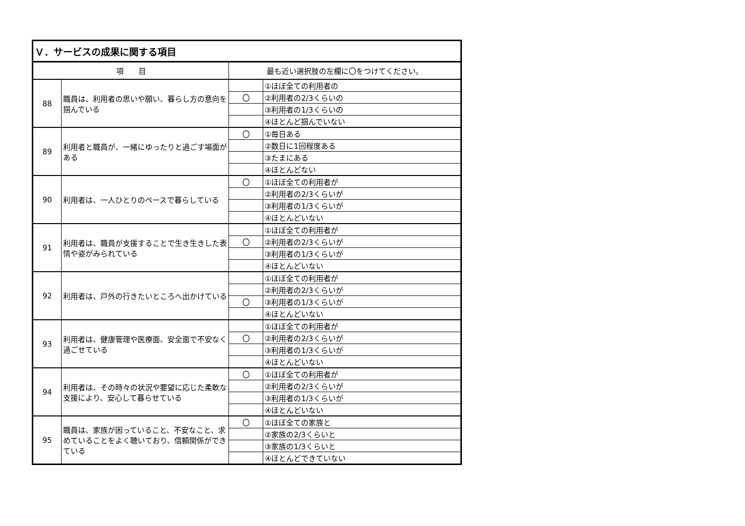| Ｖ．サービスの成果に関する項目 | | | |
| --- | --- | --- | --- |
| 項 目 | | 最も近い選択肢の左欄に〇をつけてください。 | |
| 88 | 職員は、利用者の思いや願い、暮らし方の意向を掴んでいる | | ①ほぼ全ての利用者の |
| | | 〇 | ②利用者の2/3くらいの |
| | | | ③利用者の1/3くらいの |
| | | | ④ほとんど掴んでいない |
| 89 | 利用者と職員が、一緒にゆったりと過ごす場面がある | 〇 | ①毎日ある |
| | | | ②数日に1回程度ある |
| | | | ③たまにある |
| | | | ④ほとんどない |
| 90 | 利用者は、一人ひとりのペースで暮らしている | 〇 | ①ほぼ全ての利用者が |
| | | | ②利用者の2/3くらいが |
| | | | ③利用者の1/3くらいが |
| | | | ④ほとんどいない |
| 91 | 利用者は、職員が支援することで生き生きした表情や姿がみられている | | ①ほぼ全ての利用者が |
| | | 〇 | ②利用者の2/3くらいが |
| | | | ③利用者の1/3くらいが |
| | | | ④ほとんどいない |
| 92 | 利用者は、戸外の行きたいところへ出かけている | | ①ほぼ全ての利用者が |
| | | | ②利用者の2/3くらいが |
| | | 〇 | ③利用者の1/3くらいが |
| | | | ④ほとんどいない |
| 93 | 利用者は、健康管理や医療面、安全面で不安なく過ごせている | | ①ほぼ全ての利用者が |
| | | 〇 | ②利用者の2/3くらいが |
| | | | ③利用者の1/3くらいが |
| | | | ④ほとんどいない |
| 94 | 利用者は、その時々の状況や要望に応じた柔軟な支援により、安心して暮らせている | 〇 | ①ほぼ全ての利用者が |
| | | | ②利用者の2/3くらいが |
| | | | ③利用者の1/3くらいが |
| | | | ④ほとんどいない |
| 95 | 職員は、家族が困っていること、不安なこと、求めていることをよく聴いており、信頼関係ができている | 〇 | ①ほぼ全ての家族と |
| | | | ②家族の2/3くらいと |
| | | | ③家族の1/3くらいと |
| | | | ④ほとんどできていない |